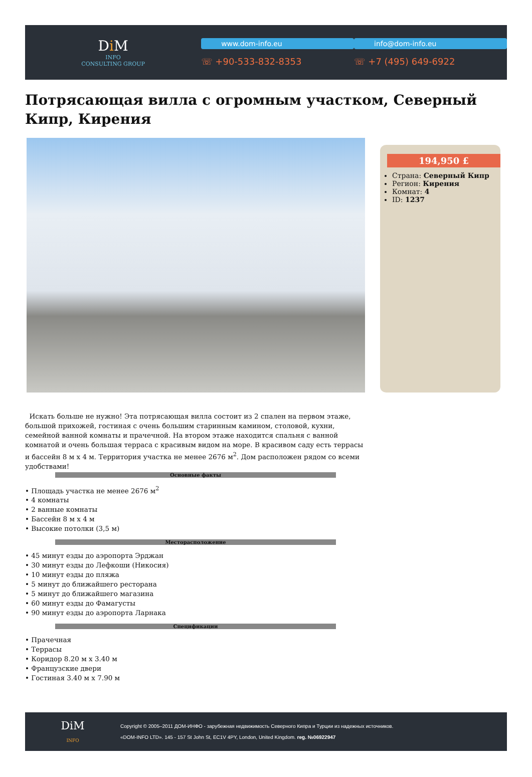Di M
INFO
CONSULTING GROUP
www.dom-info.eu
☏ +90-533-832-8353
info@dom-info.eu
☏ +7 (495) 649-6922
Потрясающая вилла с огромным участком, Северный Кипр, Кирения
194,950 £
Страна: Северный Кипр
Регион: Кирения
Комнат: 4
ID: 1237
Искать больше не нужно! Эта потрясающая вилла состоит из 2 спален на первом этаже, большой прихожей, гостиная с очень большим старинным камином, столовой, кухни, семейной ванной комнаты и прачечной. На втором этаже находится спальня с ванной комнатой и очень большая терраса с красивым видом на море. В красивом саду есть террасы и бассейн 8 м х 4 м. Территория участка не менее 2676 м<sup>2</sup>. Дом расположен рядом со всеми удобствами!
Основные факты
• Площадь участка не менее 2676 м<sup>2</sup>
• 4 комнаты
• 2 ванные комнаты
• Бассейн 8 м х 4 м
• Высокие потолки (3,5 м)
Месторасположение
• 45 минут езды до аэропорта Эрджан
• 30 минут езды до Лефкоши (Никосия)
• 10 минут езды до пляжа
• 5 минут до ближайшего ресторана
• 5 минут до ближайшего магазина
• 60 минут езды до Фамагусты
• 90 минут езды до аэропорта Ларнака
Спецификации
• Прачечная
• Террасы
• Коридор 8.20 м х 3.40 м
• Французские двери
• Гостиная 3.40 м х 7.90 м
DiM
INFO
Copyright © 2005–2011 ДОМ-ИНФО - зарубежная недвижимость Северного Кипра и Турции из надежных источников.
«DOM-INFO LTD». 145 - 157 St John St, EC1V 4PY, London, United Kingdom. reg. №06922947